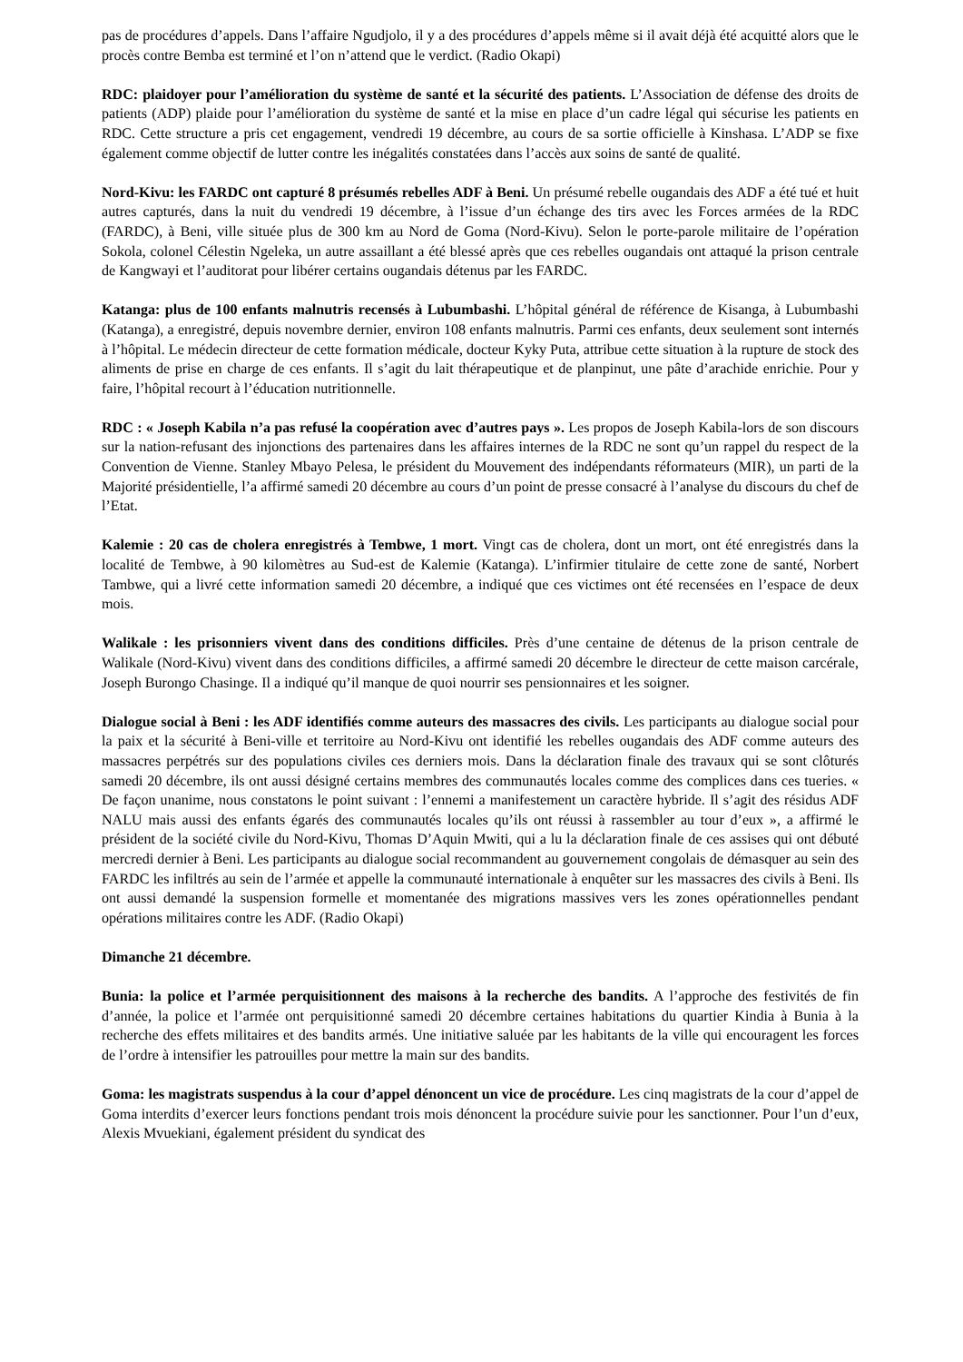pas de procédures d’appels. Dans l’affaire Ngudjolo, il y a des procédures d’appels même si il avait déjà été acquitté alors que le procès contre Bemba est terminé et l’on n’attend que le verdict. (Radio Okapi)
RDC: plaidoyer pour l’amélioration du système de santé et la sécurité des patients. L’Association de défense des droits de patients (ADP) plaide pour l’amélioration du système de santé et la mise en place d’un cadre légal qui sécurise les patients en RDC. Cette structure a pris cet engagement, vendredi 19 décembre, au cours de sa sortie officielle à Kinshasa. L’ADP se fixe également comme objectif de lutter contre les inégalités constatées dans l’accès aux soins de santé de qualité.
Nord-Kivu: les FARDC ont capturé 8 présumés rebelles ADF à Beni. Un présumé rebelle ougandais des ADF a été tué et huit autres capturés, dans la nuit du vendredi 19 décembre, à l’issue d’un échange des tirs avec les Forces armées de la RDC (FARDC), à Beni, ville située plus de 300 km au Nord de Goma (Nord-Kivu). Selon le porte-parole militaire de l’opération Sokola, colonel Célestin Ngeleka, un autre assaillant a été blessé après que ces rebelles ougandais ont attaqué la prison centrale de Kangwayi et l’auditorat pour libérer certains ougandais détenus par les FARDC.
Katanga: plus de 100 enfants malnutris recensés à Lubumbashi. L’hôpital général de référence de Kisanga, à Lubumbashi (Katanga), a enregistré, depuis novembre dernier, environ 108 enfants malnutris. Parmi ces enfants, deux seulement sont internés à l’hôpital. Le médecin directeur de cette formation médicale, docteur Kyky Puta, attribue cette situation à la rupture de stock des aliments de prise en charge de ces enfants. Il s’agit du lait thérapeutique et de planpinut, une pâte d’arachide enrichie. Pour y faire, l’hôpital recourt à l’éducation nutritionnelle.
RDC : « Joseph Kabila n’a pas refusé la coopération avec d’autres pays ». Les propos de Joseph Kabila-lors de son discours sur la nation-refusant des injonctions des partenaires dans les affaires internes de la RDC ne sont qu’un rappel du respect de la Convention de Vienne. Stanley Mbayo Pelesa, le président du Mouvement des indépendants réformateurs (MIR), un parti de la Majorité présidentielle, l’a affirmé samedi 20 décembre au cours d’un point de presse consacré à l’analyse du discours du chef de l’Etat.
Kalemie : 20 cas de cholera enregistrés à Tembwe, 1 mort. Vingt cas de cholera, dont un mort, ont été enregistrés dans la localité de Tembwe, à 90 kilomètres au Sud-est de Kalemie (Katanga). L’infirmier titulaire de cette zone de santé, Norbert Tambwe, qui a livré cette information samedi 20 décembre, a indiqué que ces victimes ont été recensées en l’espace de deux mois.
Walikale : les prisonniers vivent dans des conditions difficiles. Près d’une centaine de détenus de la prison centrale de Walikale (Nord-Kivu) vivent dans des conditions difficiles, a affirmé samedi 20 décembre le directeur de cette maison carcérale, Joseph Burongo Chasinge. Il a indiqué qu’il manque de quoi nourrir ses pensionnaires et les soigner.
Dialogue social à Beni : les ADF identifiés comme auteurs des massacres des civils. Les participants au dialogue social pour la paix et la sécurité à Beni-ville et territoire au Nord-Kivu ont identifié les rebelles ougandais des ADF comme auteurs des massacres perpétrés sur des populations civiles ces derniers mois. Dans la déclaration finale des travaux qui se sont clôturés samedi 20 décembre, ils ont aussi désigné certains membres des communautés locales comme des complices dans ces tueries. « De façon unanime, nous constatons le point suivant : l’ennemi a manifestement un caractère hybride. Il s’agit des résidus ADF NALU mais aussi des enfants égarés des communautés locales qu’ils ont réussi à rassembler au tour d’eux », a affirmé le président de la société civile du Nord-Kivu, Thomas D’Aquin Mwiti, qui a lu la déclaration finale de ces assises qui ont débuté mercredi dernier à Beni. Les participants au dialogue social recommandent au gouvernement congolais de démasquer au sein des FARDC les infiltrés au sein de l’armée et appelle la communauté internationale à enquêter sur les massacres des civils à Beni. Ils ont aussi demandé la suspension formelle et momentanée des migrations massives vers les zones opérationnelles pendant opérations militaires contre les ADF. (Radio Okapi)
Dimanche 21 décembre.
Bunia: la police et l’armée perquisitionnent des maisons à la recherche des bandits. A l’approche des festivités de fin d’année, la police et l’armée ont perquisitionné samedi 20 décembre certaines habitations du quartier Kindia à Bunia à la recherche des effets militaires et des bandits armés. Une initiative saluée par les habitants de la ville qui encouragent les forces de l’ordre à intensifier les patrouilles pour mettre la main sur des bandits.
Goma: les magistrats suspendus à la cour d’appel dénoncent un vice de procédure. Les cinq magistrats de la cour d’appel de Goma interdits d’exercer leurs fonctions pendant trois mois dénoncent la procédure suivie pour les sanctionner. Pour l’un d’eux, Alexis Mvuekiani, également président du syndicat des